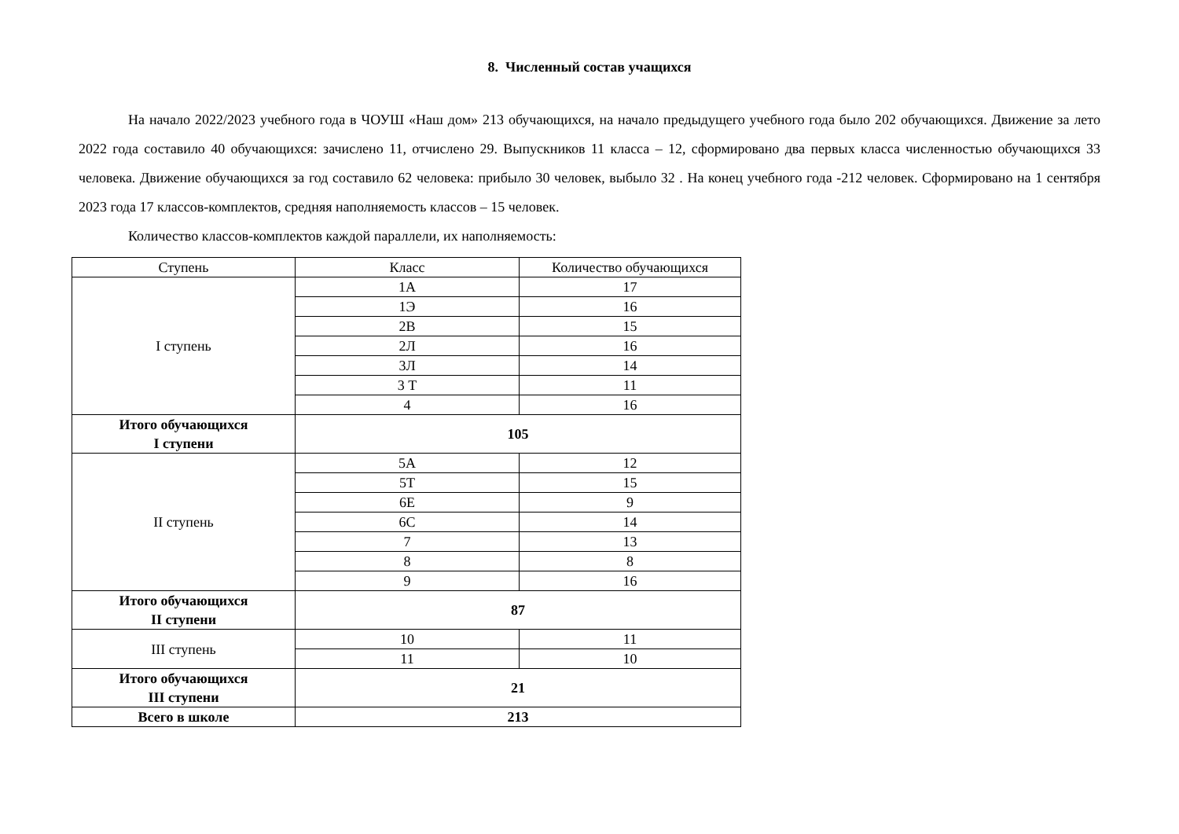8. Численный состав учащихся
На начало 2022/2023 учебного года в ЧОУШ «Наш дом» 213 обучающихся, на начало предыдущего учебного года было 202 обучающихся. Движение за лето 2022 года составило 40 обучающихся: зачислено 11, отчислено 29. Выпускников 11 класса – 12, сформировано два первых класса численностью обучающихся 33 человека. Движение обучающихся за год составило 62 человека: прибыло 30 человек, выбыло 32 . На конец учебного года -212 человек. Сформировано на 1 сентября 2023 года 17 классов-комплектов, средняя наполняемость классов – 15 человек.
Количество классов-комплектов каждой параллели, их наполняемость:
| Ступень | Класс | Количество обучающихся |
| I ступень | 1А | 17 |
| | 1Э | 16 |
| | 2В | 15 |
| | 2Л | 16 |
| | 3Л | 14 |
| | 3 Т | 11 |
| | 4 | 16 |
| Итого обучающихся I ступени | 105 | |
| II ступень | 5А | 12 |
| | 5Т | 15 |
| | 6Е | 9 |
| | 6С | 14 |
| | 7 | 13 |
| | 8 | 8 |
| | 9 | 16 |
| Итого обучающихся II ступени | 87 | |
| III ступень | 10 | 11 |
| | 11 | 10 |
| Итого обучающихся III ступени | 21 | |
| Всего в школе | 213 | |